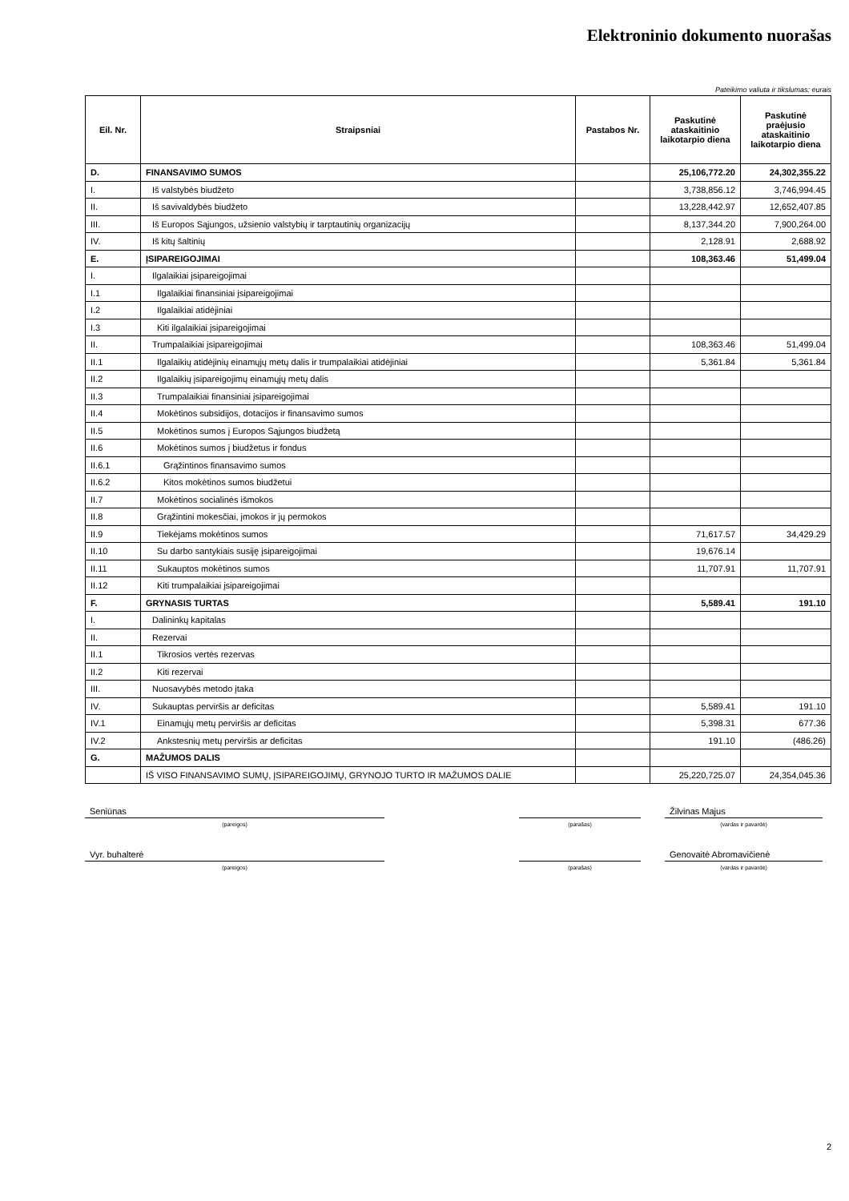Elektroninio dokumento nuorašas
Pateikimo valiuta ir tikslumas: eurais
| Eil. Nr. | Straipsniai | Pastabos Nr. | Paskutinė ataskaitinio laikotarpio diena | Paskutinė praėjusio ataskaitinio laikotarpio diena |
| --- | --- | --- | --- | --- |
| D. | FINANSAVIMO SUMOS | | 25,106,772.20 | 24,302,355.22 |
| I. | Iš valstybės biudžeto | | 3,738,856.12 | 3,746,994.45 |
| II. | Iš savivaldybės biudžeto | | 13,228,442.97 | 12,652,407.85 |
| III. | Iš Europos Sąjungos, užsienio valstybių ir tarptautinių organizacijų | | 8,137,344.20 | 7,900,264.00 |
| IV. | Iš kitų šaltinių | | 2,128.91 | 2,688.92 |
| E. | ĮSIPAREIGOJIMAI | | 108,363.46 | 51,499.04 |
| I. | Ilgalaikiai įsipareigojimai | | | |
| I.1 | Ilgalaikiai finansiniai įsipareigojimai | | | |
| I.2 | Ilgalaikiai atidėjiniai | | | |
| I.3 | Kiti ilgalaikiai įsipareigojimai | | | |
| II. | Trumpalaikiai įsipareigojimai | | 108,363.46 | 51,499.04 |
| II.1 | Ilgalaikių atidėjinių einamųjų metų dalis ir trumpalaikiai atidėjiniai | | 5,361.84 | 5,361.84 |
| II.2 | Ilgalaikių įsipareigojimų einamųjų metų dalis | | | |
| II.3 | Trumpalaikiai finansiniai įsipareigojimai | | | |
| II.4 | Mokėtinos subsidijos, dotacijos ir finansavimo sumos | | | |
| II.5 | Mokėtinos sumos į Europos Sąjungos biudžetą | | | |
| II.6 | Mokėtinos sumos į biudžetus ir fondus | | | |
| II.6.1 | Grąžintinos finansavimo sumos | | | |
| II.6.2 | Kitos mokėtinos sumos biudžetui | | | |
| II.7 | Mokėtinos socialinės išmokos | | | |
| II.8 | Grąžintini mokesčiai, įmokos ir jų permokos | | | |
| II.9 | Tiekėjams mokėtinos sumos | | 71,617.57 | 34,429.29 |
| II.10 | Su darbo santykiais susiję įsipareigojimai | | 19,676.14 | |
| II.11 | Sukauptos mokėtinos sumos | | 11,707.91 | 11,707.91 |
| II.12 | Kiti trumpalaikiai įsipareigojimai | | | |
| F. | GRYNASIS TURTAS | | 5,589.41 | 191.10 |
| I. | Dalininkų kapitalas | | | |
| II. | Rezervai | | | |
| II.1 | Tikrosios vertės rezervas | | | |
| II.2 | Kiti rezervai | | | |
| III. | Nuosavybės metodo įtaka | | | |
| IV. | Sukauptas perviršis ar deficitas | | 5,589.41 | 191.10 |
| IV.1 | Einamųjų metų perviršis ar deficitas | | 5,398.31 | 677.36 |
| IV.2 | Ankstesnių metų perviršis ar deficitas | | 191.10 | (486.26) |
| G. | MAŽUMOS DALIS | | | |
| | IŠ VISO FINANSAVIMO SUMŲ, ĮSIPAREIGOJIMŲ, GRYNOJO TURTO IR MAŽUMOS DALIE | | 25,220,725.07 | 24,354,045.36 |
Seniūnas Žilvinas Majus
(pareigos) (parašas) (vardas ir pavardė)
Vyr. buhalterė Genovaitė Abromavičienė
(pareigos) (parašas) (vardas ir pavardė)
2